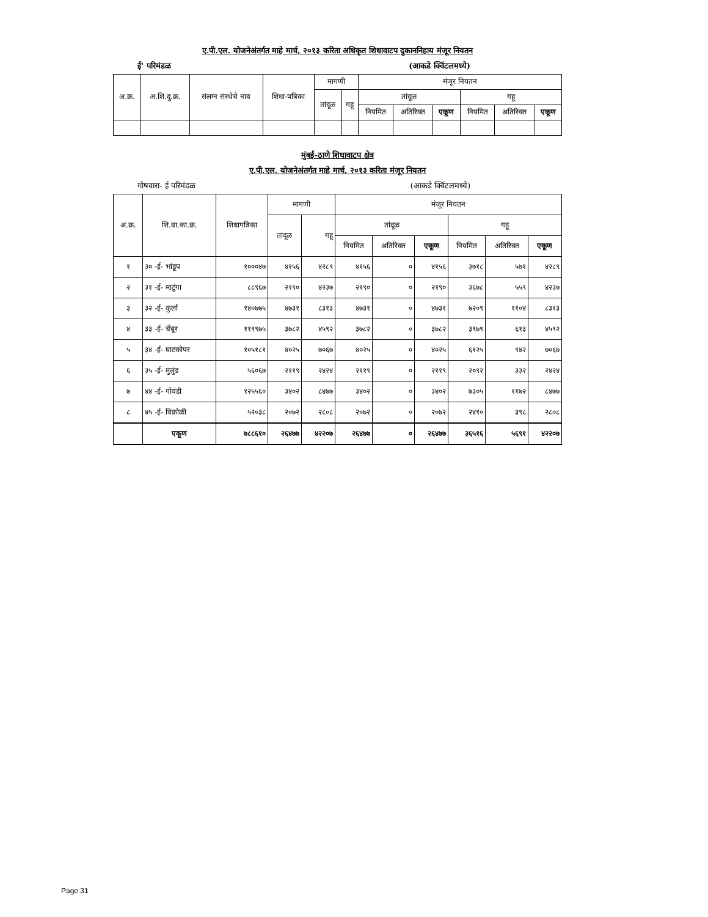ए.पी.एल. योजनेअंतर्गत माहे मार्च, २०१३ करिता अधिकृत शिधावाटप दुकाननिहाय मंजूर नियतन
ई' परिमंडळ (आकडे क्विंटलमध्ये)
| अ.क्र. | अ.शि.दु.क्र. | संलग्न संस्थेचे नाव | शिधा-पत्रिका | मागणी | | मंजूर नियतन | | | | | |
| --- | --- | --- | --- | --- | --- | --- | --- | --- | --- | --- | --- |
| | | | | तांदूळ | गहू | तांदूळ | | | गहू | | |
| | | | | | | नियमित | अतिरिक्त | एकूण | नियमित | अतिरिक्त | एकूण |
मुंबई-ठाणे शिधावाटप क्षेत्र
ए.पी.एल. योजनेअंतर्गत माहे मार्च, २०१३ करिता मंजूर नियतन
गोषवारा- ई परिमंडळ (आकडे क्विंटलमध्ये)
| अ.क्र. | शि.वा.का.क्र. | शिधापत्रिका | मागणी | | मंजूर नियतन | | | | | |
| | | | तांदूळ | गहू | तांदूळ | | | गहू | | |
| | | | | | नियमित | अतिरिक्त | एकूण | नियमित | अतिरिक्त | एकूण |
| १ | ३० -ई- भांडूप | १०००४७ | ४१५६ | ४२८९ | ४१५६ | ० | ४१५६ | ३७१८ | ५७१ | ४२८९ |
| २ | ३१ -ई- माटुंगा | ८८९६७ | २१९० | ४२३७ | २१९० | ० | २१९० | ३६७८ | ५५९ | ४२३७ |
| ३ | ३२ -ई- कुर्ला | १४०७७५ | ४७३१ | ८३१३ | ४७३१ | ० | ४७३१ | ७२०९ | ११०४ | ८३१३ |
| ४ | ३३ -ई- चेंबूर | ११९९७५ | ३७८२ | ४५९२ | ३७८२ | ० | ३७८२ | ३९७९ | ६१३ | ४५९२ |
| ५ | ३४ -ई- घाटकोपर | १०५१८१ | ४०२५ | ७०६७ | ४०२५ | ० | ४०२५ | ६१२५ | ९४२ | ७०६७ |
| ६ | ३५ -ई- मुलुंड | ५६०६७ | २११९ | २४२४ | २११९ | ० | २११९ | २०९२ | ३३२ | २४२४ |
| ७ | ४४ -ई- गोवंडी | १२५५६० | ३४०२ | ८४७७ | ३४०२ | ० | ३४०२ | ७३०५ | ११७२ | ८४७७ |
| ८ | ४५ -ई- विक्रोळी | ५२०३८ | २०७२ | २८०८ | २०७२ | ० | २०७२ | २४१० | ३९८ | २८०८ |
| | एकूण | ७८८६१० | २६४७७ | ४२२०७ | २६४७७ | ० | २६४७७ | ३६५१६ | ५६९१ | ४२२०७ |
Page 31